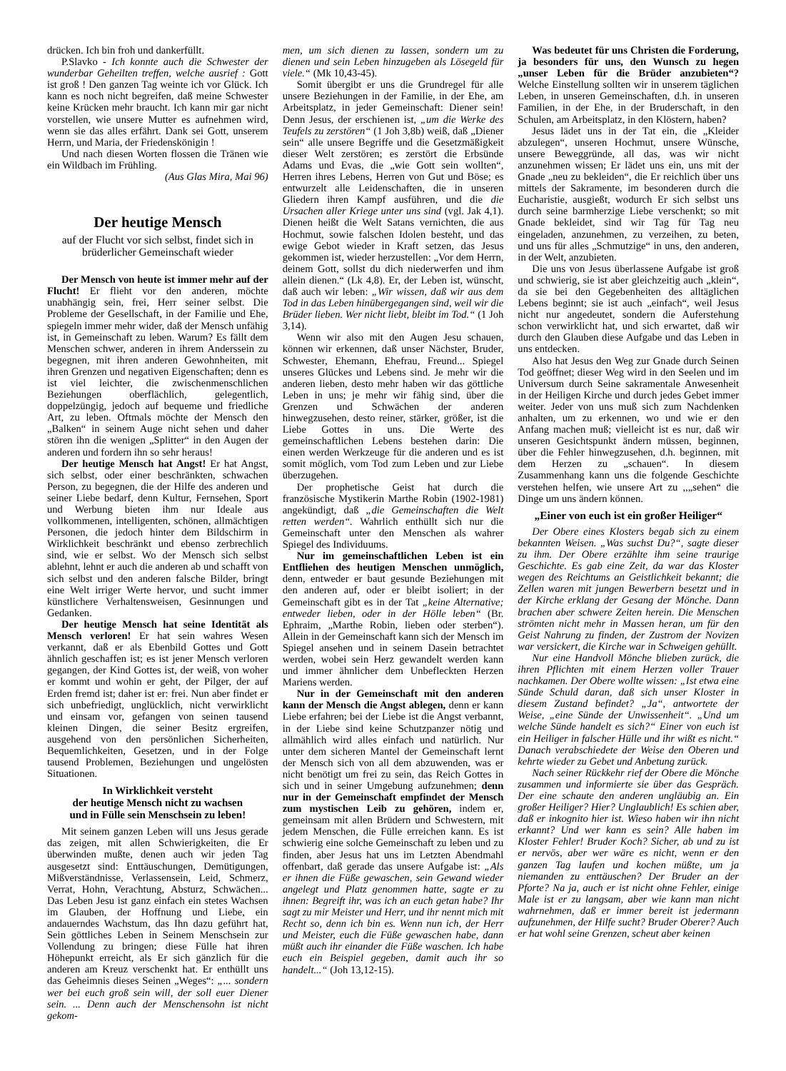drücken. Ich bin froh und dankerfüllt.
P.Slavko - Ich konnte auch die Schwester der wunderbar Geheilten treffen, welche ausrief : Gott ist groß ! Den ganzen Tag weinte ich vor Glück. Ich kann es noch nicht begreifen, daß meine Schwester keine Krücken mehr braucht. Ich kann mir gar nicht vorstellen, wie unsere Mutter es aufnehmen wird, wenn sie das alles erfährt. Dank sei Gott, unserem Herrn, und Maria, der Friedenskönigin !
Und nach diesen Worten flossen die Tränen wie ein Wildbach im Frühling.
(Aus Glas Mira, Mai 96)
Der heutige Mensch
auf der Flucht vor sich selbst, findet sich in brüderlicher Gemeinschaft wieder
Der Mensch von heute ist immer mehr auf der Flucht! Er flieht vor den anderen, möchte unabhängig sein, frei, Herr seiner selbst. Die Probleme der Gesellschaft, in der Familie und Ehe, spiegeln immer mehr wider, daß der Mensch unfähig ist, in Gemeinschaft zu leben. Warum? Es fällt dem Menschen schwer, anderen in ihrem Anderssein zu begegnen, mit ihren anderen Gewohnheiten, mit ihren Grenzen und negativen Eigenschaften; denn es ist viel leichter, die zwischenmenschlichen Beziehungen oberflächlich, gelegentlich, doppelzüngig, jedoch auf bequeme und friedliche Art, zu leben. Oftmals möchte der Mensch den „Balken“ in seinem Auge nicht sehen und daher stören ihn die wenigen „Splitter“ in den Augen der anderen und fordern ihn so sehr heraus!
Der heutige Mensch hat Angst! Er hat Angst, sich selbst, oder einer beschränkten, schwachen Person, zu begegnen, die der Hilfe des anderen und seiner Liebe bedarf, denn Kultur, Fernsehen, Sport und Werbung bieten ihm nur Ideale aus vollkommenen, intelligenten, schönen, allmächtigen Personen, die jedoch hinter dem Bildschirm in Wirklichkeit beschränkt und ebenso zerbrechlich sind, wie er selbst. Wo der Mensch sich selbst ablehnt, lehnt er auch die anderen ab und schafft von sich selbst und den anderen falsche Bilder, bringt eine Welt irriger Werte hervor, und sucht immer künstlichere Verhaltensweisen, Gesinnungen und Gedanken.
Der heutige Mensch hat seine Identität als Mensch verloren! Er hat sein wahres Wesen verkannt, daß er als Ebenbild Gottes und Gott ähnlich geschaffen ist; es ist jener Mensch verloren gegangen, der Kind Gottes ist, der weiß, von woher er kommt und wohin er geht, der Pilger, der auf Erden fremd ist; daher ist er: frei. Nun aber findet er sich unbefriedigt, unglücklich, nicht verwirklicht und einsam vor, gefangen von seinen tausend kleinen Dingen, die seiner Besitz ergreifen, ausgehend von den persönlichen Sicherheiten, Bequemlichkeiten, Gesetzen, und in der Folge tausend Problemen, Beziehungen und ungelösten Situationen.
In Wirklichkeit versteht
der heutige Mensch nicht zu wachsen
und in Fülle sein Menschsein zu leben!
Mit seinem ganzen Leben will uns Jesus gerade das zeigen, mit allen Schwierigkeiten, die Er überwinden mußte, denen auch wir jeden Tag ausgesetzt sind: Enttäuschungen, Demütigungen, Mißverständnisse, Verlassensein, Leid, Schmerz, Verrat, Hohn, Verachtung, Absturz, Schwächen... Das Leben Jesu ist ganz einfach ein stetes Wachsen im Glauben, der Hoffnung und Liebe, ein andauerndes Wachstum, das Ihn dazu geführt hat, Sein göttliches Leben in Seinem Menschsein zur Vollendung zu bringen; diese Fülle hat ihren Höhepunkt erreicht, als Er sich gänzlich für die anderen am Kreuz verschenkt hat. Er enthüllt uns das Geheimnis dieses Seinen „Weges“: „... sondern wer bei euch groß sein will, der soll euer Diener sein. ... Denn auch der Menschensohn ist nicht gekom-
men, um sich dienen zu lassen, sondern um zu dienen und sein Leben hinzugeben als Lösegeld für viele.“ (Mk 10,43-45).
Somit übergibt er uns die Grundregel für alle unsere Beziehungen in der Familie, in der Ehe, am Arbeitsplatz, in jeder Gemeinschaft: Diener sein! Denn Jesus, der erschienen ist, „um die Werke des Teufels zu zerstören“ (1 Joh 3,8b) weiß, daß „Diener sein“ alle unsere Begriffe und die Gesetzmäßigkeit dieser Welt zerstören; es zerstört die Erbsünde Adams und Evas, die „wie Gott sein wollten“, Herren ihres Lebens, Herren von Gut und Böse; es entwurzelt alle Leidenschaften, die in unseren Gliedern ihren Kampf ausführen, und die die Ursachen aller Kriege unter uns sind (vgl. Jak 4,1). Dienen heißt die Welt Satans vernichten, die aus Hochmut, sowie falschen Idolen besteht, und das ewige Gebot wieder in Kraft setzen, das Jesus gekommen ist, wieder herzustellen: „Vor dem Herrn, deinem Gott, sollst du dich niederwerfen und ihm allein dienen.“ (Lk 4,8). Er, der Leben ist, wünscht, daß auch wir leben: „Wir wissen, daß wir aus dem Tod in das Leben hinübergegangen sind, weil wir die Brüder lieben. Wer nicht liebt, bleibt im Tod.“ (1 Joh 3,14).
Wenn wir also mit den Augen Jesu schauen, können wir erkennen, daß unser Nächster, Bruder, Schwester, Ehemann, Ehefrau, Freund... Spiegel unseres Glückes und Lebens sind. Je mehr wir die anderen lieben, desto mehr haben wir das göttliche Leben in uns; je mehr wir fähig sind, über die Grenzen und Schwächen der anderen hinwegzusehen, desto reiner, stärker, größer, ist die Liebe Gottes in uns. Die Werte des gemeinschaftlichen Lebens bestehen darin: Die einen werden Werkzeuge für die anderen und es ist somit möglich, vom Tod zum Leben und zur Liebe überzugehen.
Der prophetische Geist hat durch die französische Mystikerin Marthe Robin (1902-1981) angekündigt, daß „die Gemeinschaften die Welt retten werden“. Wahrlich enthüllt sich nur die Gemeinschaft unter den Menschen als wahrer Spiegel des Individuums.
Nur im gemeinschaftlichen Leben ist ein Entfliehen des heutigen Menschen unmöglich, denn, entweder er baut gesunde Beziehungen mit den anderen auf, oder er bleibt isoliert; in der Gemeinschaft gibt es in der Tat „keine Alternative; entweder lieben, oder in der Hölle leben“ (Br. Ephraim, „Marthe Robin, lieben oder sterben“). Allein in der Gemeinschaft kann sich der Mensch im Spiegel ansehen und in seinem Dasein betrachtet werden, wobei sein Herz gewandelt werden kann und immer ähnlicher dem Unbefleckten Herzen Mariens werden.
Nur in der Gemeinschaft mit den anderen kann der Mensch die Angst ablegen, denn er kann Liebe erfahren; bei der Liebe ist die Angst verbannt, in der Liebe sind keine Schutzpanzer nötig und allmählich wird alles einfach und natürlich. Nur unter dem sicheren Mantel der Gemeinschaft lernt der Mensch sich von all dem abzuwenden, was er nicht benötigt um frei zu sein, das Reich Gottes in sich und in seiner Umgebung aufzunehmen; denn nur in der Gemeinschaft empfindet der Mensch zum mystischen Leib zu gehören, indem er, gemeinsam mit allen Brüdern und Schwestern, mit jedem Menschen, die Fülle erreichen kann. Es ist schwierig eine solche Gemeinschaft zu leben und zu finden, aber Jesus hat uns im Letzten Abendmahl offenbart, daß gerade das unsere Aufgabe ist: „Als er ihnen die Füße gewaschen, sein Gewand wieder angelegt und Platz genommen hatte, sagte er zu ihnen: Begreift ihr, was ich an euch getan habe? Ihr sagt zu mir Meister und Herr, und ihr nennt mich mit Recht so, denn ich bin es. Wenn nun ich, der Herr und Meister, euch die Füße gewaschen habe, dann müßt auch ihr einander die Füße waschen. Ich habe euch ein Beispiel gegeben, damit auch ihr so handelt...“ (Joh 13,12-15).
Was bedeutet für uns Christen die Forderung, ja besonders für uns, den Wunsch zu hegen „unser Leben für die Brüder anzubieten“? Welche Einstellung sollten wir in unserem täglichen Leben, in unseren Gemeinschaften, d.h. in unseren Familien, in der Ehe, in der Bruderschaft, in den Schulen, am Arbeitsplatz, in den Klöstern, haben?
Jesus lädet uns in der Tat ein, die „Kleider abzulegen“, unseren Hochmut, unsere Wünsche, unsere Beweggründe, all das, was wir nicht anzunehmen wissen; Er lädet uns ein, uns mit der Gnade „neu zu bekleiden“, die Er reichlich über uns mittels der Sakramente, im besonderen durch die Eucharistie, ausgießt, wodurch Er sich selbst uns durch seine barmherzige Liebe verschenkt; so mit Gnade bekleidet, sind wir Tag für Tag neu eingeladen, anzunehmen, zu verzeihen, zu beten, und uns für alles „Schmutzige“ in uns, den anderen, in der Welt, anzubieten.
Die uns von Jesus überlassene Aufgabe ist groß und schwierig, sie ist aber gleichzeitig auch „klein“, da sie bei den Gegebenheiten des alltäglichen Lebens beginnt; sie ist auch „einfach“, weil Jesus nicht nur angedeutet, sondern die Auferstehung schon verwirklicht hat, und sich erwartet, daß wir durch den Glauben diese Aufgabe und das Leben in uns entdecken.
Also hat Jesus den Weg zur Gnade durch Seinen Tod geöffnet; dieser Weg wird in den Seelen und im Universum durch Seine sakramentale Anwesenheit in der Heiligen Kirche und durch jedes Gebet immer weiter. Jeder von uns muß sich zum Nachdenken anhalten, um zu erkennen, wo und wie er den Anfang machen muß; vielleicht ist es nur, daß wir unseren Gesichtspunkt ändern müssen, beginnen, über die Fehler hinwegzusehen, d.h. beginnen, mit dem Herzen zu „schauen“. In diesem Zusammenhang kann uns die folgende Geschichte verstehen helfen, wie unsere Art zu ,,„sehen“ die Dinge um uns ändern können.
„Einer von euch ist ein großer Heiliger“
Der Obere eines Klosters begab sich zu einem bekannten Weisen. „Was suchst Du?“, sagte dieser zu ihm. Der Obere erzählte ihm seine traurige Geschichte. Es gab eine Zeit, da war das Kloster wegen des Reichtums an Geistlichkeit bekannt; die Zellen waren mit jungen Bewerbern besetzt und in der Kirche erklang der Gesang der Mönche. Dann brachen aber schwere Zeiten herein. Die Menschen strömten nicht mehr in Massen heran, um für den Geist Nahrung zu finden, der Zustrom der Novizen war versickert, die Kirche war in Schweigen gehüllt.
Nur eine Handvoll Mönche blieben zurück, die ihren Pflichten mit einem Herzen voller Trauer nachkamen. Der Obere wollte wissen: „Ist etwa eine Sünde Schuld daran, daß sich unser Kloster in diesem Zustand befindet? „Ja“, antwortete der Weise, „eine Sünde der Unwissenheit“. „Und um welche Sünde handelt es sich?“ Einer von euch ist ein Heiliger in falscher Hülle und ihr wißt es nicht.“ Danach verabschiedete der Weise den Oberen und kehrte wieder zu Gebet und Anbetung zurück.
Nach seiner Rückkehr rief der Obere die Mönche zusammen und informierte sie über das Gespräch. Der eine schaute den anderen ungläubig an. Ein großer Heiliger? Hier? Unglaublich! Es schien aber, daß er inkognito hier ist. Wieso haben wir ihn nicht erkannt? Und wer kann es sein? Alle haben im Kloster Fehler! Bruder Koch? Sicher, ab und zu ist er nervös, aber wer wäre es nicht, wenn er den ganzen Tag laufen und kochen müßte, um ja niemanden zu enttäuschen? Der Bruder an der Pforte? Na ja, auch er ist nicht ohne Fehler, einige Male ist er zu langsam, aber wie kann man nicht wahrnehmen, daß er immer bereit ist jedermann aufzunehmen, der Hilfe sucht? Bruder Oberer? Auch er hat wohl seine Grenzen, scheut aber keinen